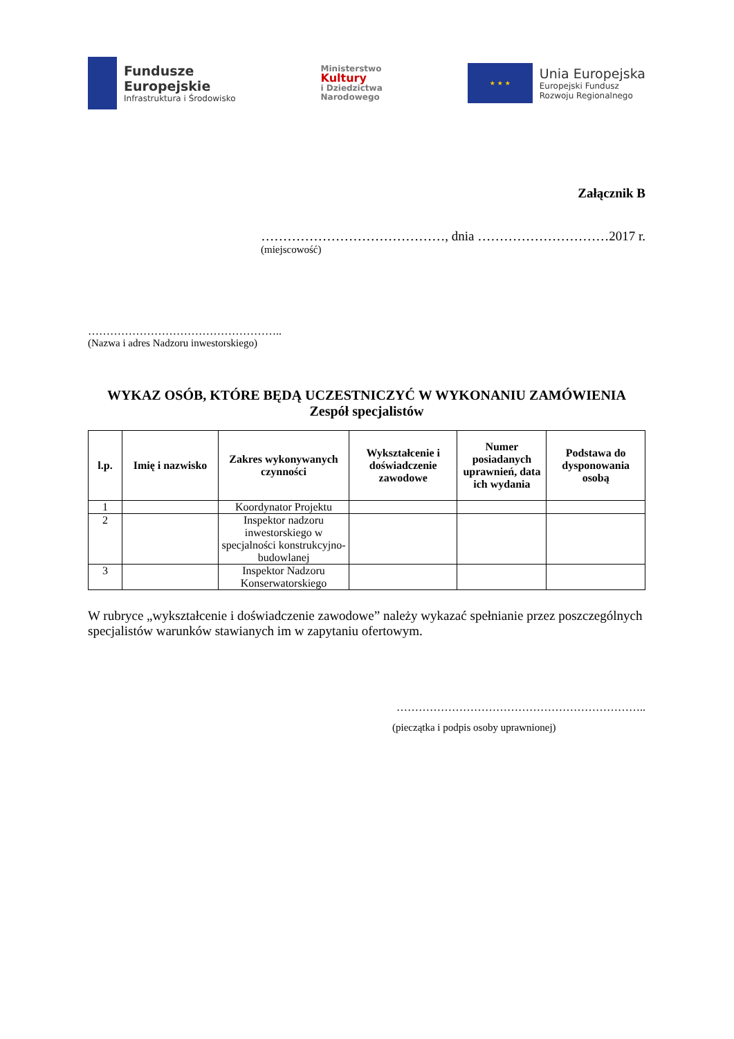Fundusze
Europejskie
Infrastruktura i Środowisko
Ministerstwo
Kultury
i Dziedzictwa
Narodowego
★ ★ ★
Unia Europejska
Europejski Fundusz
Rozwoju Regionalnego
Załącznik B
……………………………………, dnia …………………………2017 r.
(miejscowość)
……………………………………………..
(Nazwa i adres Nadzoru inwestorskiego)
WYKAZ OSÓB, KTÓRE BĘDĄ UCZESTNICZYĆ W WYKONANIU ZAMÓWIENIA
Zespół specjalistów
| l.p. | Imię i nazwisko | Zakres wykonywanych czynności | Wykształcenie i doświadczenie zawodowe | Numer posiadanych uprawnień, data ich wydania | Podstawa do dysponowania osobą |
| --- | --- | --- | --- | --- | --- |
| 1 | | Koordynator Projektu | | | |
| 2 | | Inspektor nadzoru inwestorskiego w specjalności konstrukcyjno-budowlanej | | | |
| 3 | | Inspektor Nadzoru Konserwatorskiego | | | |
W rubryce „wykształcenie i doświadczenie zawodowe” należy wykazać spełnianie przez poszczególnych specjalistów warunków stawianych im w zapytaniu ofertowym.
…………………………………………………………..
(pieczątka i podpis osoby uprawnionej)